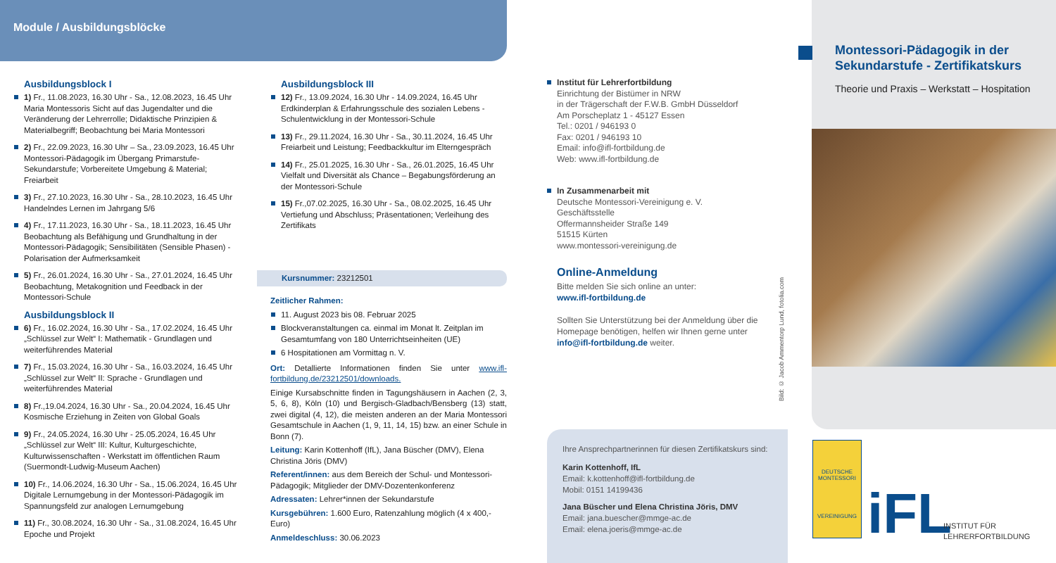Module / Ausbildungsblöcke
Ausbildungsblock I
1) Fr., 11.08.2023, 16.30 Uhr - Sa., 12.08.2023, 16.45 Uhr
Maria Montessoris Sicht auf das Jugendalter und die Veränderung der Lehrerrolle; Didaktische Prinzipien & Materialbegriff; Beobachtung bei Maria Montessori
2) Fr., 22.09.2023, 16.30 Uhr – Sa., 23.09.2023, 16.45 Uhr
Montessori-Pädagogik im Übergang Primarstufe-Sekundarstufe; Vorbereitete Umgebung & Material; Freiarbeit
3) Fr., 27.10.2023, 16.30 Uhr - Sa., 28.10.2023, 16.45 Uhr
Handelndes Lernen im Jahrgang 5/6
4) Fr., 17.11.2023, 16.30 Uhr - Sa., 18.11.2023, 16.45 Uhr
Beobachtung als Befähigung und Grundhaltung in der Montessori-Pädagogik; Sensibilitäten (Sensible Phasen) - Polarisation der Aufmerksamkeit
5) Fr., 26.01.2024, 16.30 Uhr - Sa., 27.01.2024, 16.45 Uhr
Beobachtung, Metakognition und Feedback in der Montessori-Schule
Ausbildungsblock II
6) Fr., 16.02.2024, 16.30 Uhr - Sa., 17.02.2024, 16.45 Uhr
„Schlüssel zur Welt“ I: Mathematik - Grundlagen und weiterführendes Material
7) Fr., 15.03.2024, 16.30 Uhr - Sa., 16.03.2024, 16.45 Uhr
„Schlüssel zur Welt“ II: Sprache - Grundlagen und weiterführendes Material
8) Fr.,19.04.2024, 16.30 Uhr - Sa., 20.04.2024, 16.45 Uhr
Kosmische Erziehung in Zeiten von Global Goals
9) Fr., 24.05.2024, 16.30 Uhr - 25.05.2024, 16.45 Uhr
„Schlüssel zur Welt“ III: Kultur, Kulturgeschichte, Kulturwissenschaften - Werkstatt im öffentlichen Raum (Suermondt-Ludwig-Museum Aachen)
10) Fr., 14.06.2024, 16.30 Uhr - Sa., 15.06.2024, 16.45 Uhr
Digitale Lernumgebung in der Montessori-Pädagogik im Spannungsfeld zur analogen Lernumgebung
11) Fr., 30.08.2024, 16.30 Uhr - Sa., 31.08.2024, 16.45 Uhr
Epoche und Projekt
Ausbildungsblock III
12) Fr., 13.09.2024, 16.30 Uhr - 14.09.2024, 16.45 Uhr
Erdkinderplan & Erfahrungsschule des sozialen Lebens - Schulentwicklung in der Montessori-Schule
13) Fr., 29.11.2024, 16.30 Uhr - Sa., 30.11.2024, 16.45 Uhr
Freiarbeit und Leistung; Feedbackkultur im Elterngespräch
14) Fr., 25.01.2025, 16.30 Uhr - Sa., 26.01.2025, 16.45 Uhr
Vielfalt und Diversität als Chance – Begabungsförderung an der Montessori-Schule
15) Fr.,07.02.2025, 16.30 Uhr - Sa., 08.02.2025, 16.45 Uhr
Vertiefung und Abschluss; Präsentationen; Verleihung des Zertifikats
Kursnummer: 23212501
Zeitlicher Rahmen:
11. August 2023 bis 08. Februar 2025
Blockveranstaltungen ca. einmal im Monat lt. Zeitplan im Gesamtumfang von 180 Unterrichtseinheiten (UE)
6 Hospitationen am Vormittag n. V.
Ort: Detallierte Informationen finden Sie unter www.ifl-fortbildung.de/23212501/downloads.
Einige Kursabschnitte finden in Tagungshäusern in Aachen (2, 3, 5, 6, 8), Köln (10) und Bergisch-Gladbach/Bensberg (13) statt, zwei digital (4, 12), die meisten anderen an der Maria Montessori Gesamtschule in Aachen (1, 9, 11, 14, 15) bzw. an einer Schule in Bonn (7).
Leitung: Karin Kottenhoff (IfL), Jana Büscher (DMV), Elena Christina Jöris (DMV)
Referent/innen: aus dem Bereich der Schul- und Montessori-Pädagogik; Mitglieder der DMV-Dozentenkonferenz
Adressaten: Lehrer*innen der Sekundarstufe
Kursgebühren: 1.600 Euro, Ratenzahlung möglich (4 x 400,- Euro)
Anmeldeschluss: 30.06.2023
Institut für Lehrerfortbildung
Einrichtung der Bistümer in NRW
in der Trägerschaft der F.W.B. GmbH Düsseldorf
Am Porscheplatz 1 - 45127 Essen
Tel.: 0201 / 946193 0
Fax: 0201 / 946193 10
Email: info@ifl-fortbildung.de
Web: www.ifl-fortbildung.de
In Zusammenarbeit mit
Deutsche Montessori-Vereinigung e. V.
Geschäftsstelle
Offermannsheider Straße 149
51515 Kürten
www.montessori-vereinigung.de
Online-Anmeldung
Bitte melden Sie sich online an unter:
www.ifl-fortbildung.de
Sollten Sie Unterstützung bei der Anmeldung über die Homepage benötigen, helfen wir Ihnen gerne unter info@ifl-fortbildung.de weiter.
Bild: © Jacob Ammentorp Lund, fotolia.com
Ihre Ansprechpartnerinnen für diesen Zertifikatskurs sind:
Karin Kottenhoff, IfL
Email: k.kottenhoff@ifl-fortbildung.de
Mobil: 0151 14199436
Jana Büscher und Elena Christina Jöris, DMV
Email: jana.buescher@mmge-ac.de
Email: elena.joeris@mmge-ac.de
Montessori-Pädagogik in der Sekundarstufe - Zertifikatskurs
Theorie und Praxis – Werkstatt – Hospitation
DEUTSCHE
MONTESSORI
VEREINIGUNG
iFL
INSTITUT FÜR
LEHRERFORTBILDUNG